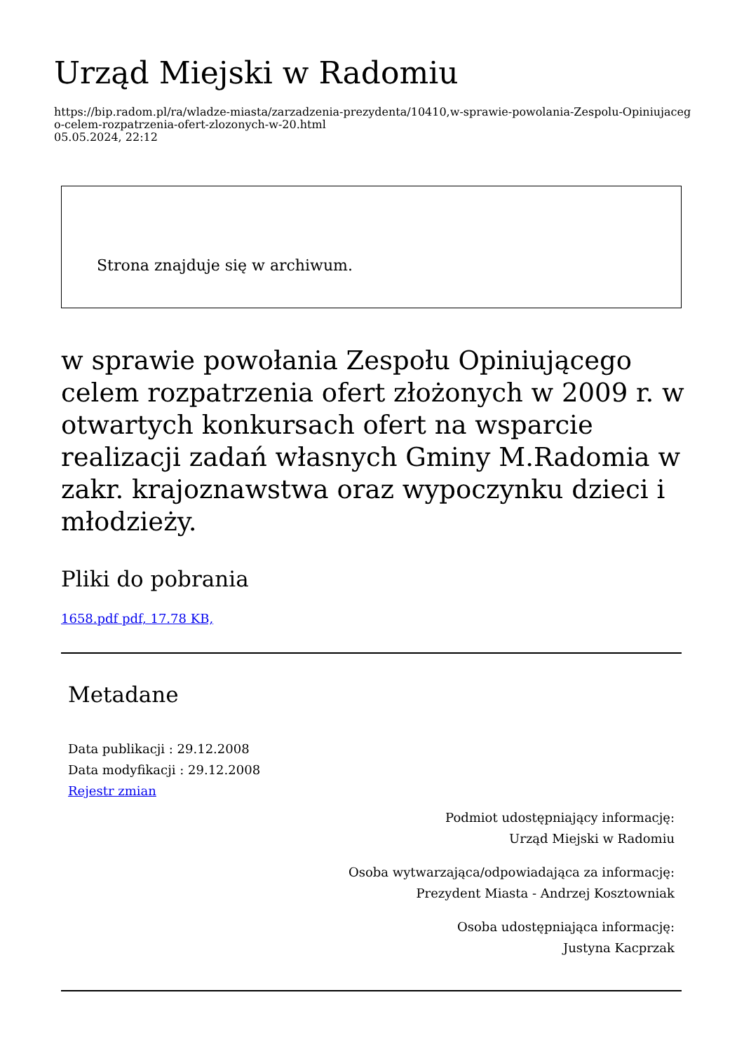Urząd Miejski w Radomiu
https://bip.radom.pl/ra/wladze-miasta/zarzadzenia-prezydenta/10410,w-sprawie-powolania-Zespolu-Opiniujacego-celem-rozpatrzenia-ofert-zlozonych-w-20.html
05.05.2024, 22:12
Strona znajduje się w archiwum.
w sprawie powołania Zespołu Opiniującego celem rozpatrzenia ofert złożonych w 2009 r. w otwartych konkursach ofert na wsparcie realizacji zadań własnych Gminy M.Radomia w zakr. krajoznawstwa oraz wypoczynku dzieci i młodzieży.
Pliki do pobrania
1658.pdf pdf, 17.78 KB,
Metadane
Data publikacji : 29.12.2008
Data modyfikacji : 29.12.2008
Rejestr zmian
Podmiot udostępniający informację:
Urząd Miejski w Radomiu
Osoba wytwarzająca/odpowiadająca za informację:
Prezydent Miasta - Andrzej Kosztowniak
Osoba udostępniająca informację:
Justyna Kacprzak